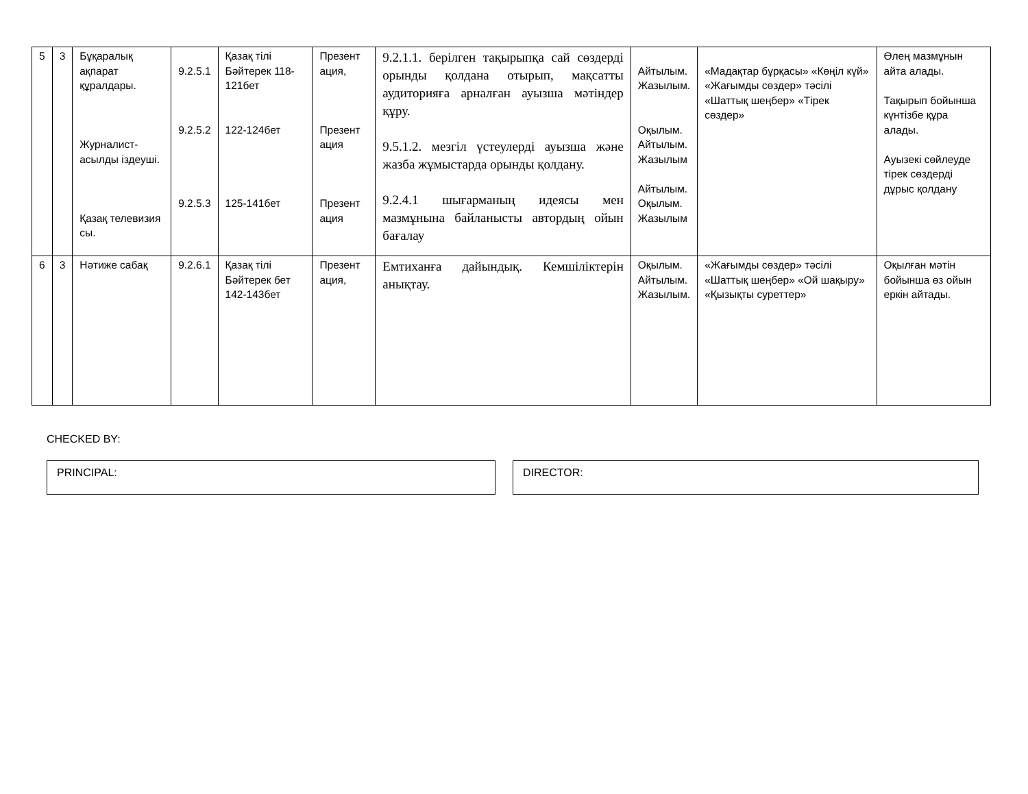| 5 | 3 | Бұқаралық ақпарат құралдары. Журналист-асылды іздеуші. Қазақ телевизия сы. | 9.2.5.1 9.2.5.2 9.2.5.3 | Қазақ тілі Бәйтерек 118-121бет 122-124бет 125-141бет | Презент ация, Презент ация Презент ация | 9.2.1.1. берілген тақырыпқа сай сөздерді орынды қолдана отырып, мақсатты аудиторияға арналған ауызша мәтіндер құру. 9.5.1.2. мезгіл үстеулерді ауызша және жазба жұмыстарда орынды қолдану. 9.2.4.1 шығарманың идеясы мен мазмұнына байланысты автордың ойын бағалау | Айтылым. Жазылым. Оқылым. Айтылым. Жазылым Айтылым. Оқылым. Жазылым | «Мадақтар бұрқасы» «Көңіл күй» «Жағымды сөздер» тәсілі «Шаттық шеңбер» «Тірек сөздер» | Өлең мазмұнын айта алады. Тақырып бойынша күнтізбе құра алады. Ауызекі сөйлеуде тірек сөздерді дұрыс қолдану |
| 6 | 3 | Нәтиже сабақ | 9.2.6.1 | Қазақ тілі Бәйтерек бет 142-143бет | Презент ация, | Емтиханға дайындық. Кемшіліктерін анықтау. | Оқылым. Айтылым. Жазылым. | «Жағымды сөздер» тәсілі «Шаттық шеңбер» «Ой шақыру» «Қызықты суреттер» | Оқылған мәтін бойынша өз ойын еркін айтады. |
CHECKED BY:
PRINCIPAL: DIRECTOR: